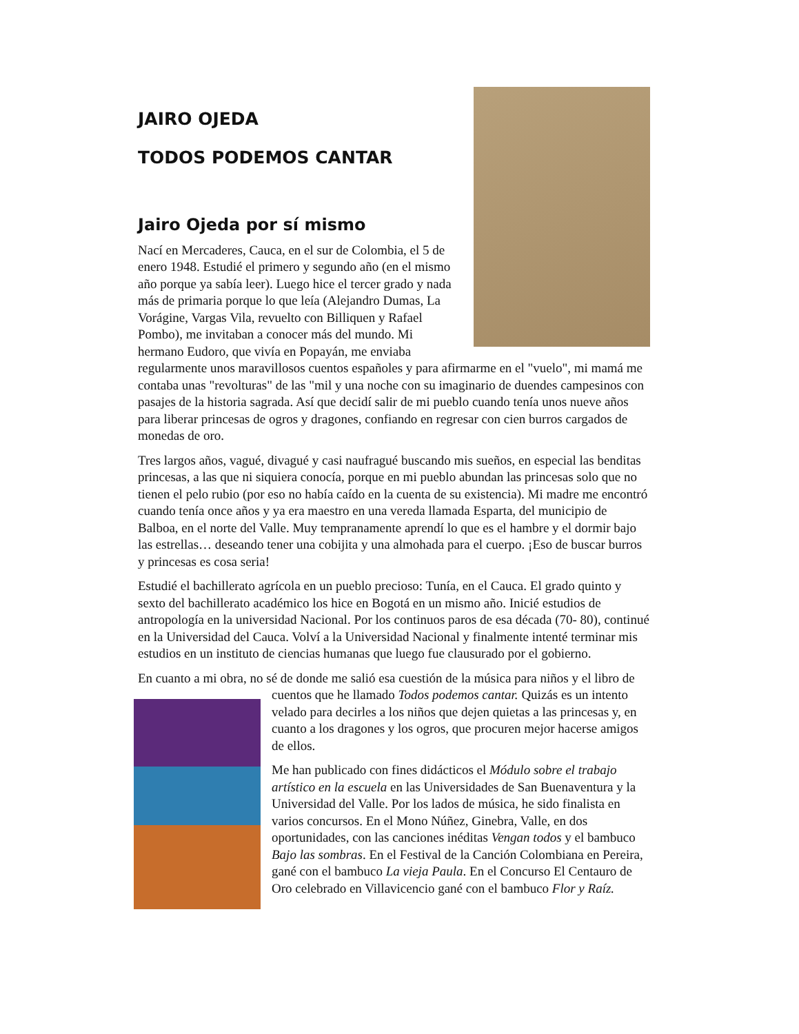JAIRO OJEDA
TODOS PODEMOS CANTAR
Jairo Ojeda por sí mismo
Nací en Mercaderes, Cauca, en el sur de Colombia, el 5 de enero 1948. Estudié el primero y segundo año (en el mismo año porque ya sabía leer). Luego hice el tercer grado y nada más de primaria porque lo que leía (Alejandro Dumas, La Vorágine, Vargas Vila, revuelto con Billiquen y Rafael Pombo), me invitaban a conocer más del mundo. Mi hermano Eudoro, que vivía en Popayán, me enviaba regularmente unos maravillosos cuentos españoles y para afirmarme en el "vuelo", mi mamá me contaba unas "revolturas" de las "mil y una noche con su imaginario de duendes campesinos con pasajes de la historia sagrada. Así que decidí salir de mi pueblo cuando tenía unos nueve años para liberar princesas de ogros y dragones, confiando en regresar con cien burros cargados de monedas de oro.
Tres largos años, vagué, divagué y casi naufragué buscando mis sueños, en especial las benditas princesas, a las que ni siquiera conocía, porque en mi pueblo abundan las princesas solo que no tienen el pelo rubio (por eso no había caído en la cuenta de su existencia). Mi madre me encontró cuando tenía once años y ya era maestro en una vereda llamada Esparta, del municipio de Balboa, en el norte del Valle. Muy tempranamente aprendí lo que es el hambre y el dormir bajo las estrellas… deseando tener una cobijita y una almohada para el cuerpo. ¡Eso de buscar burros y princesas es cosa seria!
Estudié el bachillerato agrícola en un pueblo precioso: Tunía, en el Cauca. El grado quinto y sexto del bachillerato académico los hice en Bogotá en un mismo año. Inicié estudios de antropología en la universidad Nacional. Por los continuos paros de esa década (70- 80), continué en la Universidad del Cauca. Volví a la Universidad Nacional y finalmente intenté terminar mis estudios en un instituto de ciencias humanas que luego fue clausurado por el gobierno.
En cuanto a mi obra, no sé de donde me salió esa cuestión de la música para niños y el libro de cuentos que he llamado Todos podemos cantar. Quizás es un intento velado para decirles a los niños que dejen quietas a las princesas y, en cuanto a los dragones y los ogros, que procuren mejor hacerse amigos de ellos.
Me han publicado con fines didácticos el Módulo sobre el trabajo artístico en la escuela en las Universidades de San Buenaventura y la Universidad del Valle. Por los lados de música, he sido finalista en varios concursos. En el Mono Núñez, Ginebra, Valle, en dos oportunidades, con las canciones inéditas Vengan todos y el bambuco Bajo las sombras. En el Festival de la Canción Colombiana en Pereira, gané con el bambuco La vieja Paula. En el Concurso El Centauro de Oro celebrado en Villavicencio gané con el bambuco Flor y Raíz.